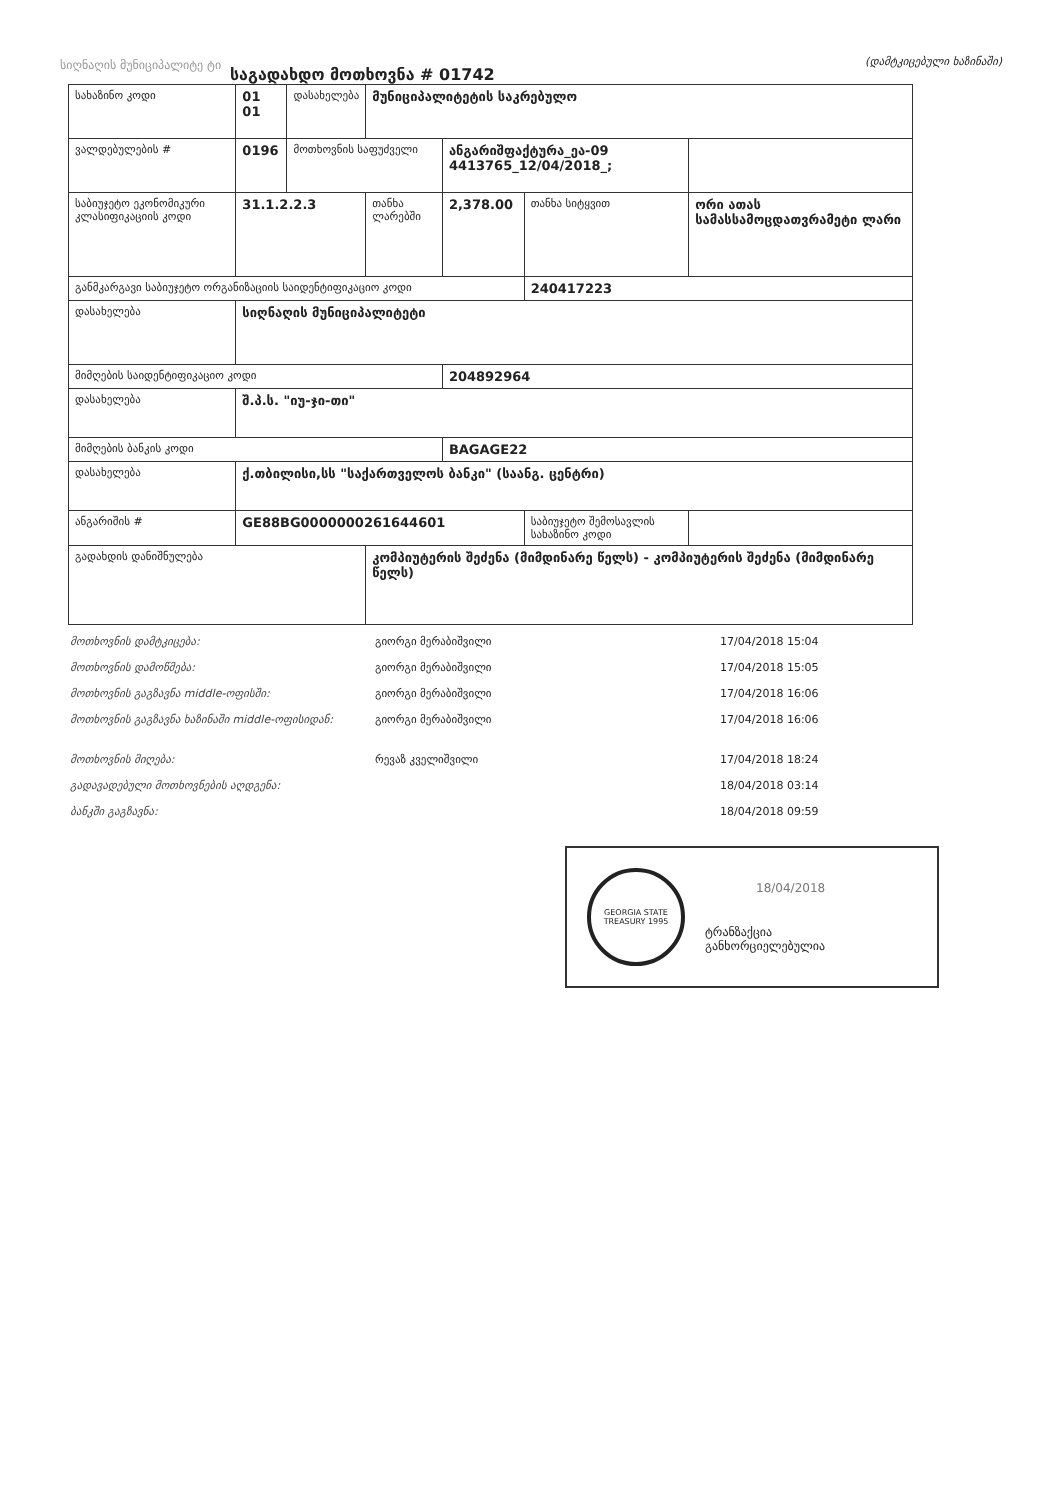სიღნაღის მუნიციპალიტე ტი
საგადახდო მოთხოვნა # 01742
(დამტკიცებული ხაზინაში)
| სახაზინო კოდი | 01 01 | დასახელება | მუნიციპალიტეტის საკრებულო | | | | |
| ვალდებულების # | 0196 | მოთხოვნის საფუძველი | | ანგარიშფაქტურა_ეა-09 4413765_12/04/2018_; | | | |
| საბიუჯეტო ეკონომიკური კლასიფიკაციის კოდი | 31.1.2.2.3 | | თანხა ლარებში | 2,378.00 | თანხა სიტყვით | ორი ათას სამასსამოცდათვრამეტი ლარი | |
| განმკარგავი საბიუჯეტო ორგანიზაციის საიდენტიფიკაციო კოდი | | | | | 240417223 | | |
| დასახელება | სიღნაღის მუნიციპალიტეტი | | | | | | |
| მიმღების საიდენტიფიკაციო კოდი | | | | 204892964 | | | |
| დასახელება | შ.პ.ს. "იუ-ჯი-თი" | | | | | | |
| მიმღების ბანკის კოდი | | | | BAGAGE22 | | | |
| დასახელება | ქ.თბილისი,სს "საქართველოს ბანკი" (საანგ. ცენტრი) | | | | | | |
| ანგარიშის # | GE88BG0000000261644601 | | | | საბიუჯეტო შემოსავლის სახაზინო კოდი | | |
| გადახდის დანიშნულება | | | კომპიუტერის შეძენა (მიმდინარე წელს) - კომპიუტერის შეძენა (მიმდინარე წელს) | | | | |
მოთხოვნის დამტკიცება: გიორგი მერაბიშვილი 17/04/2018 15:04
მოთხოვნის დამოწმება: გიორგი მერაბიშვილი 17/04/2018 15:05
მოთხოვნის გაგზავნა middle-ოფისში: გიორგი მერაბიშვილი 17/04/2018 16:06
მოთხოვნის გაგზავნა ხაზინაში middle-ოფისიდან: გიორგი მერაბიშვილი 17/04/2018 16:06
მოთხოვნის მიღება: რევაზ კველიშვილი 17/04/2018 18:24
გადავადებული მოთხოვნების აღდგენა: 18/04/2018 03:14
ბანკში გაგზავნა: 18/04/2018 09:59
GEORGIA STATE TREASURY 1995
18/04/2018
ტრანზაქცია
განხორციელებულია